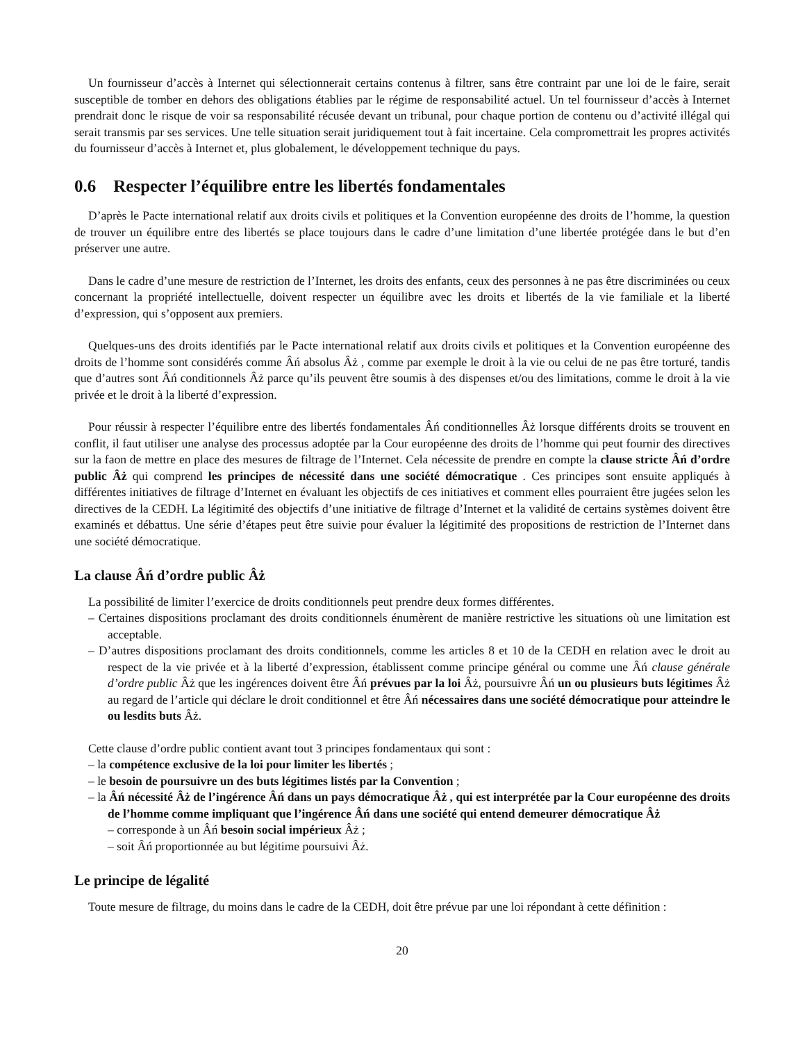Un fournisseur d’accès à Internet qui sélectionnerait certains contenus à filtrer, sans être contraint par une loi de le faire, serait susceptible de tomber en dehors des obligations établies par le régime de responsabilité actuel. Un tel fournisseur d’accès à Internet prendrait donc le risque de voir sa responsabilité récusée devant un tribunal, pour chaque portion de contenu ou d’activité illégal qui serait transmis par ses services. Une telle situation serait juridiquement tout à fait incertaine. Cela compromettrait les propres activités du fournisseur d’accès à Internet et, plus globalement, le développement technique du pays.
0.6 Respecter l’équilibre entre les libertés fondamentales
D’après le Pacte international relatif aux droits civils et politiques et la Convention européenne des droits de l’homme, la question de trouver un équilibre entre des libertés se place toujours dans le cadre d’une limitation d’une libertée protégée dans le but d’en préserver une autre.
Dans le cadre d’une mesure de restriction de l’Internet, les droits des enfants, ceux des personnes à ne pas être discriminées ou ceux concernant la propriété intellectuelle, doivent respecter un équilibre avec les droits et libertés de la vie familiale et la liberté d’expression, qui s’opposent aux premiers.
Quelques-uns des droits identifiés par le Pacte international relatif aux droits civils et politiques et la Convention européenne des droits de l’homme sont considérés comme Âń absolus Âż , comme par exemple le droit à la vie ou celui de ne pas être torturé, tandis que d’autres sont Âń conditionnels Âż parce qu’ils peuvent être soumis à des dispenses et/ou des limitations, comme le droit à la vie privée et le droit à la liberté d’expression.
Pour réussir à respecter l’équilibre entre des libertés fondamentales Âń conditionnelles Âż lorsque différents droits se trouvent en conflit, il faut utiliser une analyse des processus adoptée par la Cour européenne des droits de l’homme qui peut fournir des directives sur la faon de mettre en place des mesures de filtrage de l’Internet. Cela nécessite de prendre en compte la clause stricte Âń d’ordre public Âż qui comprend les principes de nécessité dans une société démocratique . Ces principes sont ensuite appliqués à différentes initiatives de filtrage d’Internet en évaluant les objectifs de ces initiatives et comment elles pourraient être jugées selon les directives de la CEDH. La légitimité des objectifs d’une initiative de filtrage d’Internet et la validité de certains systèmes doivent être examinés et débattus. Une série d’étapes peut être suivie pour évaluer la légitimité des propositions de restriction de l’Internet dans une société démocratique.
La clause Âń d’ordre public Âż
La possibilité de limiter l’exercice de droits conditionnels peut prendre deux formes différentes.
– Certaines dispositions proclamant des droits conditionnels énumèrent de manière restrictive les situations où une limitation est acceptable.
– D’autres dispositions proclamant des droits conditionnels, comme les articles 8 et 10 de la CEDH en relation avec le droit au respect de la vie privée et à la liberté d’expression, établissent comme principe général ou comme une Âń clause générale d’ordre public Âż que les ingérences doivent être Âń prévues par la loi Âż, poursuivre Âń un ou plusieurs buts légitimes Âż au regard de l’article qui déclare le droit conditionnel et être Âń nécessaires dans une société démocratique pour atteindre le ou lesdits buts Âż.
Cette clause d’ordre public contient avant tout 3 principes fondamentaux qui sont :
– la compétence exclusive de la loi pour limiter les libertés ;
– le besoin de poursuivre un des buts légitimes listés par la Convention ;
– la Âń nécessité Âż de l’ingérence Âń dans un pays démocratique Âż , qui est interprétée par la Cour européenne des droits de l’homme comme impliquant que l’ingérence Âń dans une société qui entend demeurer démocratique Âż
– corresponde à un Âń besoin social impérieux Âż ;
– soit Âń proportionnée au but légitime poursuivi Âż.
Le principe de légalité
Toute mesure de filtrage, du moins dans le cadre de la CEDH, doit être prévue par une loi répondant à cette définition :
20